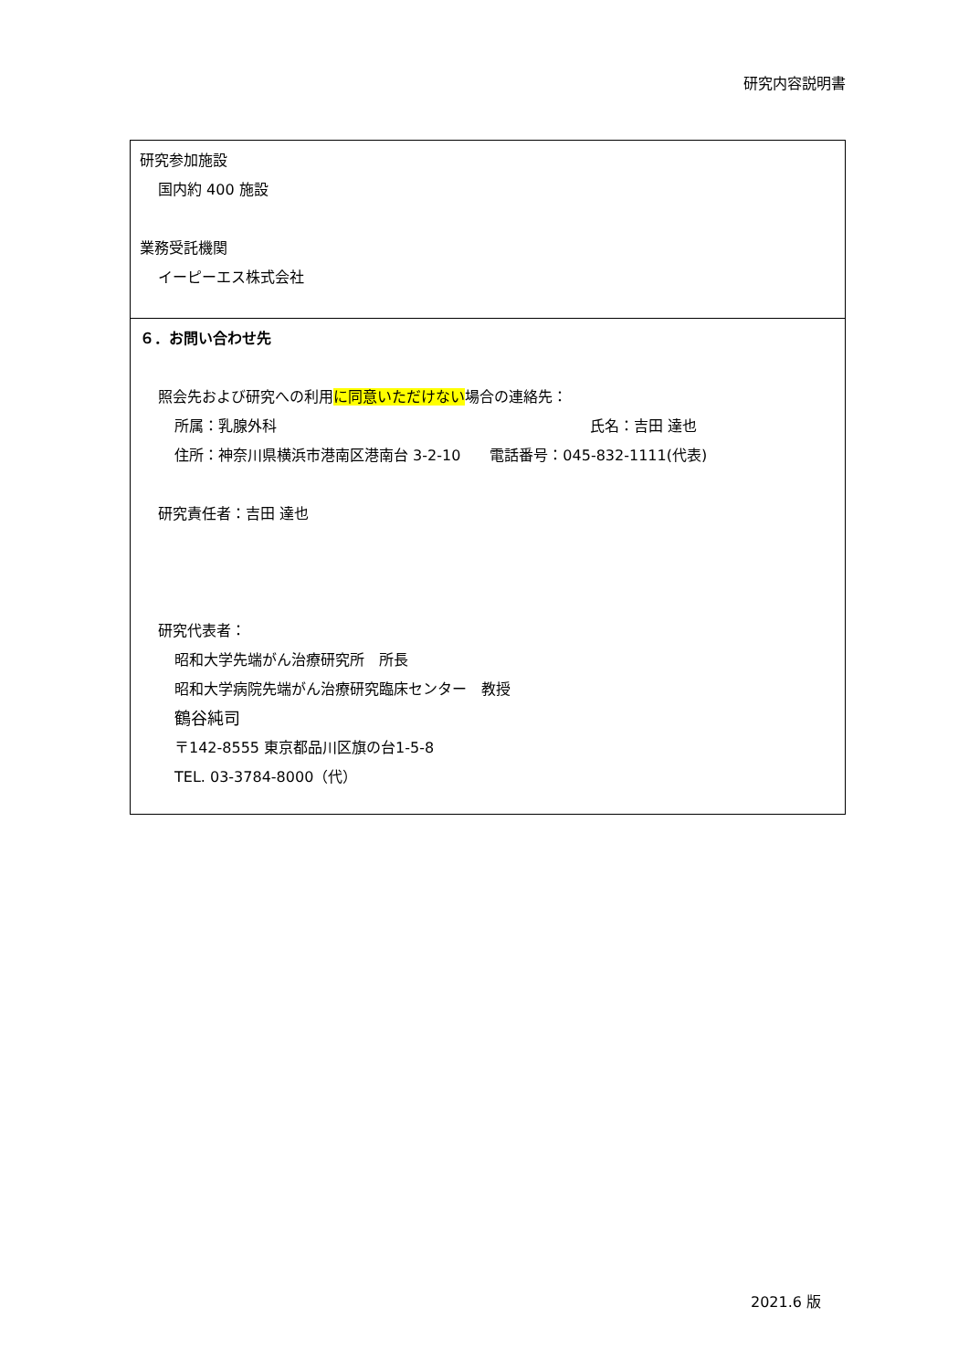研究内容説明書
研究参加施設
国内約 400 施設
業務受託機関
イーピーエス株式会社
６．お問い合わせ先
照会先および研究への利用に同意いただけない場合の連絡先：
所属：乳腺外科 氏名：吉田 達也
住所：神奈川県横浜市港南区港南台 3-2-10　　電話番号：045-832-1111(代表)
研究責任者：吉田 達也
研究代表者：
昭和大学先端がん治療研究所　所長
昭和大学病院先端がん治療研究臨床センター　教授
鶴谷純司
〒142-8555 東京都品川区旗の台1-5-8
TEL. 03-3784-8000（代）
2021.6 版